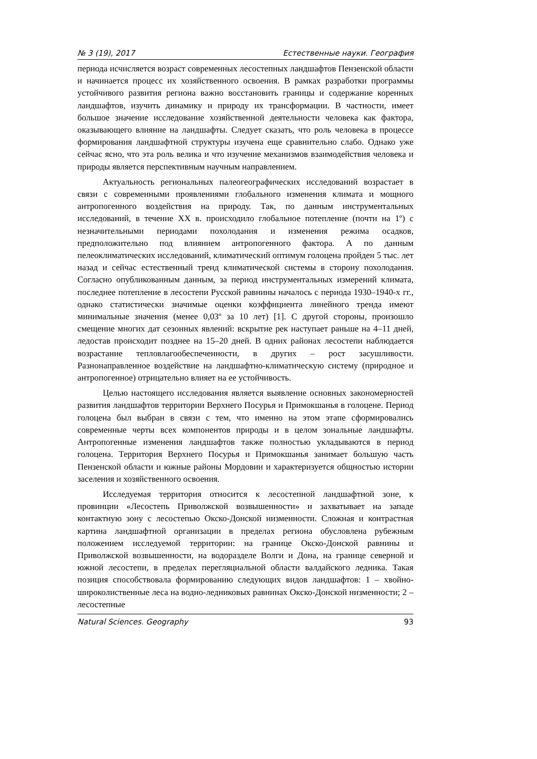№ 3 (19), 2017 Естественные науки. География
периода исчисляется возраст современных лесостепных ландшафтов Пензенской области и начинается процесс их хозяйственного освоения. В рамках разработки программы устойчивого развития региона важно восстановить границы и содержание коренных ландшафтов, изучить динамику и природу их трансформации. В частности, имеет большое значение исследование хозяйственной деятельности человека как фактора, оказывающего влияние на ландшафты. Следует сказать, что роль человека в процессе формирования ландшафтной структуры изучена еще сравнительно слабо. Однако уже сейчас ясно, что эта роль велика и что изучение механизмов взаимодействия человека и природы является перспективным научным направлением.
Актуальность региональных палеогеографических исследований возрастает в связи с современными проявлениями глобального изменения климата и мощного антропогенного воздействия на природу. Так, по данным инструментальных исследований, в течение XX в. происходило глобальное потепление (почти на 1º) с незначительными периодами похолодания и изменения режима осадков, предположительно под влиянием антропогенного фактора. А по данным пелеоклиматических исследований, климатический оптимум голоцена пройден 5 тыс. лет назад и сейчас естественный тренд климатической системы в сторону похолодания. Согласно опубликованным данным, за период инструментальных измерений климата, последнее потепление в лесостепи Русской равнины началось с периода 1930–1940-х гг., однако статистически значимые оценки коэффициента линейного тренда имеют минимальные значения (менее 0,03º за 10 лет) [1]. С другой стороны, произошло смещение многих дат сезонных явлений: вскрытие рек наступает раньше на 4–11 дней, ледостав происходит позднее на 15–20 дней. В одних районах лесостепи наблюдается возрастание тепловлагообеспеченности, в других – рост засушливости. Разнонаправленное воздействие на ландшафтно-климатическую систему (природное и антропогенное) отрицательно влияет на ее устойчивость.
Целью настоящего исследования является выявление основных закономерностей развития ландшафтов территории Верхнего Посурья и Примокшанья в голоцене. Период голоцена был выбран в связи с тем, что именно на этом этапе сформировались современные черты всех компонентов природы и в целом зональные ландшафты. Антропогенные изменения ландшафтов также полностью укладываются в период голоцена. Территория Верхнего Посурья и Примокшанья занимает большую часть Пензенской области и южные районы Мордовии и характеризуется общностью истории заселения и хозяйственного освоения.
Исследуемая территория относится к лесостепной ландшафтной зоне, к провинции «Лесостепь Приволжской возвышенности» и захватывает на западе контактную зону с лесостепью Окско-Донской низменности. Сложная и контрастная картина ландшафтной организации в пределах региона обусловлена рубежным положением исследуемой территории: на границе Окско-Донской равнины и Приволжской возвышенности, на водоразделе Волги и Дона, на границе северной и южной лесостепи, в пределах перегляциальной области валдайского ледника. Такая позиция способствовала формированию следующих видов ландшафтов: 1 – хвойно-широколиственные леса на водно-ледниковых равнинах Окско-Донской низменности; 2 – лесостепные
Natural Sciences. Geography 93